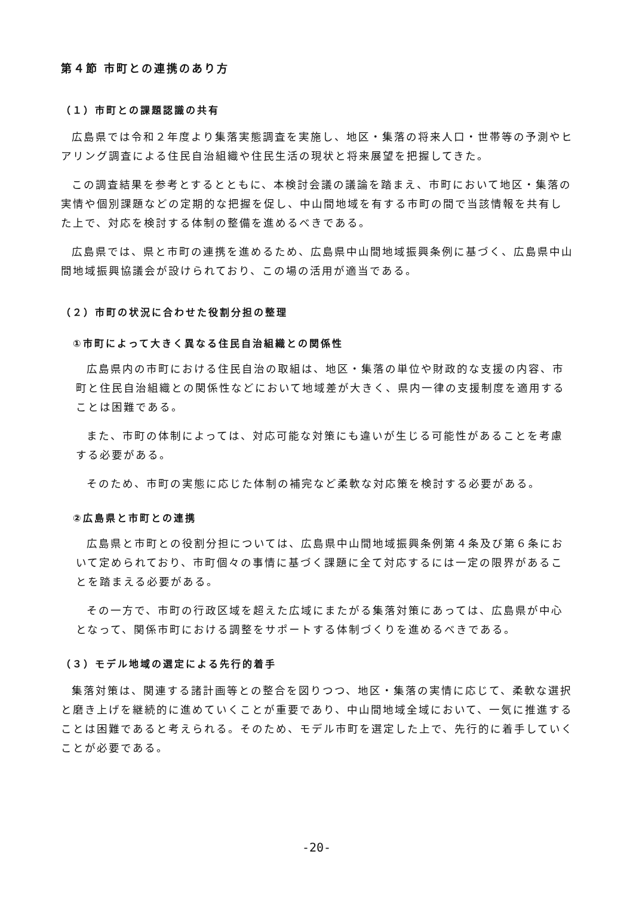第４節 市町との連携のあり方
（１）市町との課題認識の共有
広島県では令和２年度より集落実態調査を実施し、地区・集落の将来人口・世帯等の予測やヒアリング調査による住民自治組織や住民生活の現状と将来展望を把握してきた。
この調査結果を参考とするとともに、本検討会議の議論を踏まえ、市町において地区・集落の実情や個別課題などの定期的な把握を促し、中山間地域を有する市町の間で当該情報を共有した上で、対応を検討する体制の整備を進めるべきである。
広島県では、県と市町の連携を進めるため、広島県中山間地域振興条例に基づく、広島県中山間地域振興協議会が設けられており、この場の活用が適当である。
（２）市町の状況に合わせた役割分担の整理
①市町によって大きく異なる住民自治組織との関係性
広島県内の市町における住民自治の取組は、地区・集落の単位や財政的な支援の内容、市町と住民自治組織との関係性などにおいて地域差が大きく、県内一律の支援制度を適用することは困難である。
また、市町の体制によっては、対応可能な対策にも違いが生じる可能性があることを考慮する必要がある。
そのため、市町の実態に応じた体制の補完など柔軟な対応策を検討する必要がある。
②広島県と市町との連携
広島県と市町との役割分担については、広島県中山間地域振興条例第４条及び第６条において定められており、市町個々の事情に基づく課題に全て対応するには一定の限界があることを踏まえる必要がある。
その一方で、市町の行政区域を超えた広域にまたがる集落対策にあっては、広島県が中心となって、関係市町における調整をサポートする体制づくりを進めるべきである。
（３）モデル地域の選定による先行的着手
集落対策は、関連する諸計画等との整合を図りつつ、地区・集落の実情に応じて、柔軟な選択と磨き上げを継続的に進めていくことが重要であり、中山間地域全域において、一気に推進することは困難であると考えられる。そのため、モデル市町を選定した上で、先行的に着手していくことが必要である。
-20-